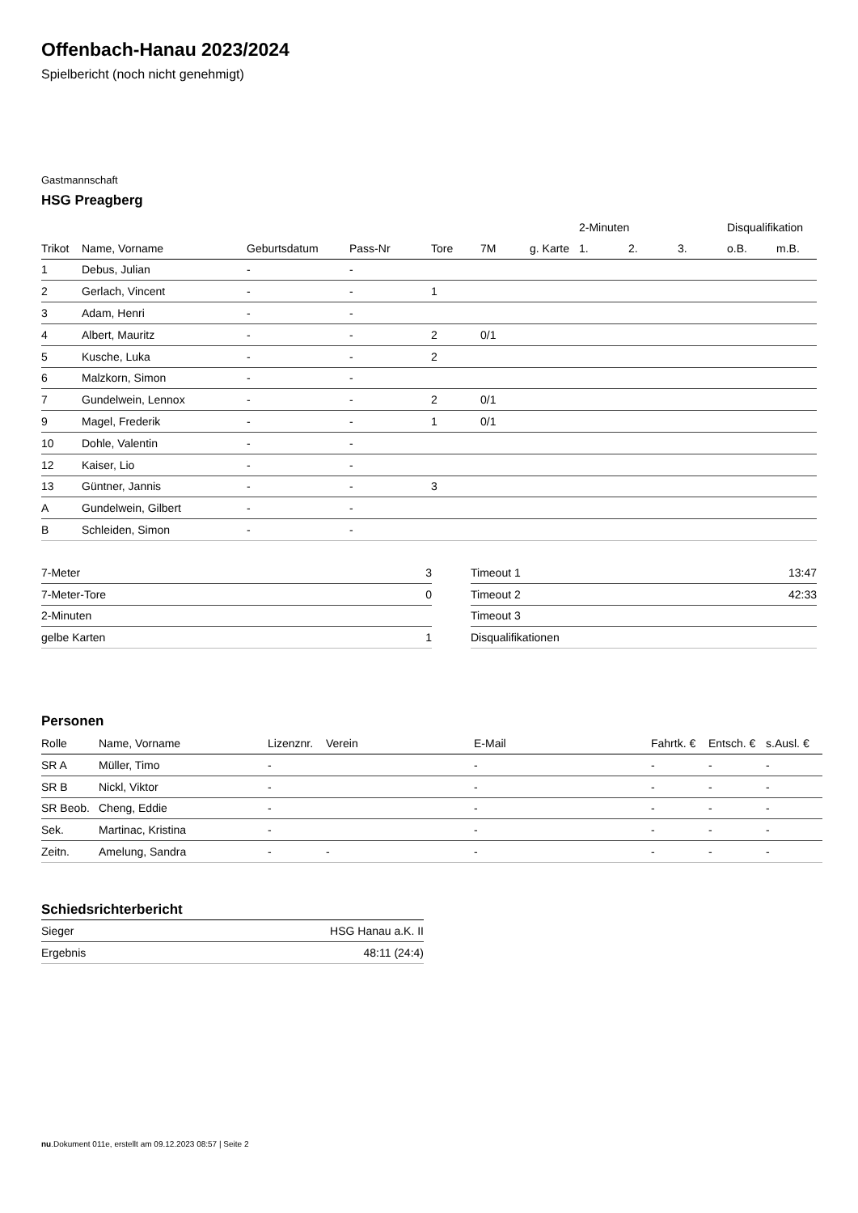Offenbach-Hanau 2023/2024
Spielbericht (noch nicht genehmigt)
Gastmannschaft
HSG Preagberg
| | | | | | | | 2-Minuten | | | Disqualifikation | |
| --- | --- | --- | --- | --- | --- | --- | --- | --- | --- | --- | --- |
| Trikot | Name, Vorname | Geburtsdatum | Pass-Nr | Tore | 7M | g. Karte | 1. | 2. | 3. | o.B. | m.B. |
| 1 | Debus, Julian | - | - | | | | | | | | |
| 2 | Gerlach, Vincent | - | - | 1 | | | | | | | |
| 3 | Adam, Henri | - | - | | | | | | | | |
| 4 | Albert, Mauritz | - | - | 2 | 0/1 | | | | | | |
| 5 | Kusche, Luka | - | - | 2 | | | | | | | |
| 6 | Malzkorn, Simon | - | - | | | | | | | | |
| 7 | Gundelwein, Lennox | - | - | 2 | 0/1 | | | | | | |
| 9 | Magel, Frederik | - | - | 1 | 0/1 | | | | | | |
| 10 | Dohle, Valentin | - | - | | | | | | | | |
| 12 | Kaiser, Lio | - | - | | | | | | | | |
| 13 | Güntner, Jannis | - | - | 3 | | | | | | | |
| A | Gundelwein, Gilbert | - | - | | | | | | | | |
| B | Schleiden, Simon | - | - | | | | | | | | |
| 7-Meter | 3 |
| 7-Meter-Tore | 0 |
| 2-Minuten | |
| gelbe Karten | 1 |
| Timeout 1 | 13:47 |
| Timeout 2 | 42:33 |
| Timeout 3 | |
| Disqualifikationen | |
Personen
| Rolle | Name, Vorname | Lizenznr. | Verein | E-Mail | Fahrtk. € | Entsch. € | s.Ausl. € |
| --- | --- | --- | --- | --- | --- | --- | --- |
| SR A | Müller, Timo | - | | - | - | - | - |
| SR B | Nickl, Viktor | - | | - | - | - | - |
| SR Beob. | Cheng, Eddie | - | | - | - | - | - |
| Sek. | Martinac, Kristina | - | | - | - | - | - |
| Zeitn. | Amelung, Sandra | - | - | - | - | - | - |
Schiedsrichterbericht
| Sieger | HSG Hanau a.K. II |
| Ergebnis | 48:11 (24:4) |
nu.Dokument 011e, erstellt am 09.12.2023 08:57 | Seite 2